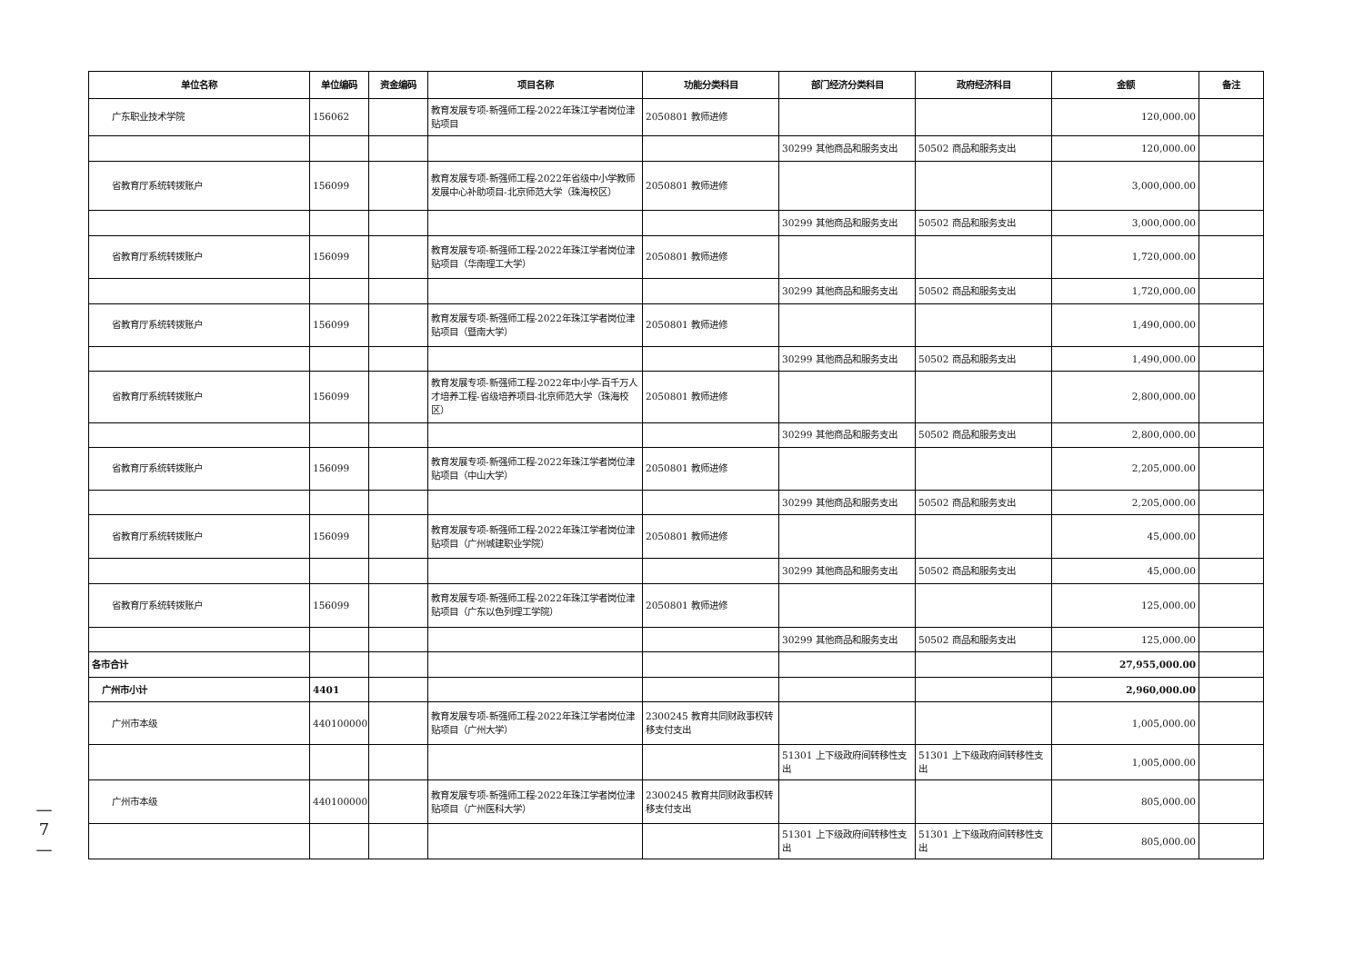—
7
—
| 单位名称 | 单位编码 | 资金编码 | 项目名称 | 功能分类科目 | 部门经济分类科目 | 政府经济科目 | 金额 | 备注 |
| --- | --- | --- | --- | --- | --- | --- | --- | --- |
| 广东职业技术学院 | 156062 | | 教育发展专项-新强师工程-2022年珠江学者岗位津贴项目 | 2050801 教师进修 | | | 120,000.00 | |
| | | | | | 30299 其他商品和服务支出 | 50502 商品和服务支出 | 120,000.00 | |
| 省教育厅系统转拨账户 | 156099 | | 教育发展专项-新强师工程-2022年省级中小学教师发展中心补助项目-北京师范大学（珠海校区） | 2050801 教师进修 | | | 3,000,000.00 | |
| | | | | | 30299 其他商品和服务支出 | 50502 商品和服务支出 | 3,000,000.00 | |
| 省教育厅系统转拨账户 | 156099 | | 教育发展专项-新强师工程-2022年珠江学者岗位津贴项目（华南理工大学） | 2050801 教师进修 | | | 1,720,000.00 | |
| | | | | | 30299 其他商品和服务支出 | 50502 商品和服务支出 | 1,720,000.00 | |
| 省教育厅系统转拨账户 | 156099 | | 教育发展专项-新强师工程-2022年珠江学者岗位津贴项目（暨南大学） | 2050801 教师进修 | | | 1,490,000.00 | |
| | | | | | 30299 其他商品和服务支出 | 50502 商品和服务支出 | 1,490,000.00 | |
| 省教育厅系统转拨账户 | 156099 | | 教育发展专项-新强师工程-2022年中小学-百千万人才培养工程-省级培养项目-北京师范大学（珠海校区） | 2050801 教师进修 | | | 2,800,000.00 | |
| | | | | | 30299 其他商品和服务支出 | 50502 商品和服务支出 | 2,800,000.00 | |
| 省教育厅系统转拨账户 | 156099 | | 教育发展专项-新强师工程-2022年珠江学者岗位津贴项目（中山大学） | 2050801 教师进修 | | | 2,205,000.00 | |
| | | | | | 30299 其他商品和服务支出 | 50502 商品和服务支出 | 2,205,000.00 | |
| 省教育厅系统转拨账户 | 156099 | | 教育发展专项-新强师工程-2022年珠江学者岗位津贴项目（广州城建职业学院） | 2050801 教师进修 | | | 45,000.00 | |
| | | | | | 30299 其他商品和服务支出 | 50502 商品和服务支出 | 45,000.00 | |
| 省教育厅系统转拨账户 | 156099 | | 教育发展专项-新强师工程-2022年珠江学者岗位津贴项目（广东以色列理工学院） | 2050801 教师进修 | | | 125,000.00 | |
| | | | | | 30299 其他商品和服务支出 | 50502 商品和服务支出 | 125,000.00 | |
| 各市合计 | | | | | | | 27,955,000.00 | |
| 广州市小计 | 4401 | | | | | | 2,960,000.00 | |
| 广州市本级 | 440100000 | | 教育发展专项-新强师工程-2022年珠江学者岗位津贴项目（广州大学） | 2300245 教育共同财政事权转移支付支出 | | | 1,005,000.00 | |
| | | | | | 51301 上下级政府间转移性支出 | 51301 上下级政府间转移性支出 | 1,005,000.00 | |
| 广州市本级 | 440100000 | | 教育发展专项-新强师工程-2022年珠江学者岗位津贴项目（广州医科大学） | 2300245 教育共同财政事权转移支付支出 | | | 805,000.00 | |
| | | | | | 51301 上下级政府间转移性支出 | 51301 上下级政府间转移性支出 | 805,000.00 | |